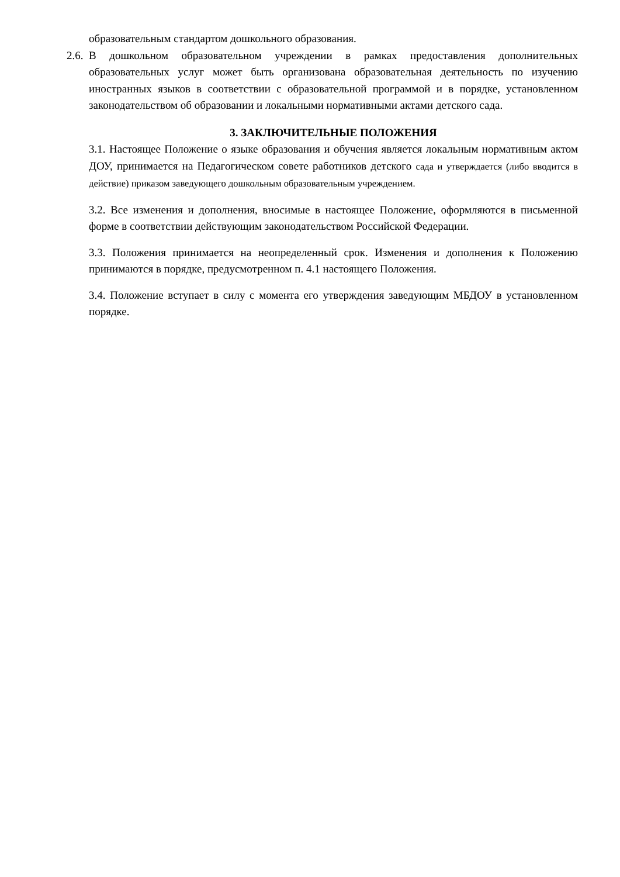образовательным стандартом дошкольного образования.
2.6.
В дошкольном образовательном учреждении в рамках предоставления дополнительных образовательных услуг может быть организована образовательная деятельность по изучению иностранных языков в соответствии с образовательной программой и в порядке, установленном законодательством об образовании и локальными нормативными актами детского сада.
3. ЗАКЛЮЧИТЕЛЬНЫЕ ПОЛОЖЕНИЯ
3.1. Настоящее Положение о языке образования и обучения является локальным нормативным актом ДОУ, принимается на Педагогическом совете работников детского сада и утверждается (либо вводится в действие) приказом заведующего дошкольным образовательным учреждением.
3.2. Все изменения и дополнения, вносимые в настоящее Положение, оформляются в письменной форме в соответствии действующим законодательством Российской Федерации.
3.3. Положения принимается на неопределенный срок. Изменения и дополнения к Положению принимаются в порядке, предусмотренном п. 4.1 настоящего Положения.
3.4. Положение вступает в силу с момента его утверждения заведующим МБДОУ в установленном порядке.